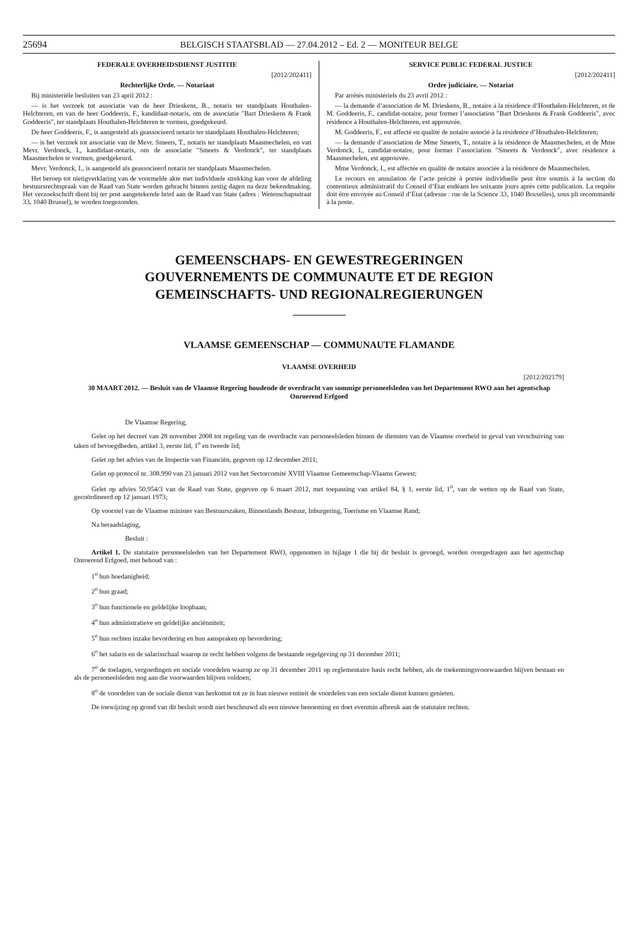25694 BELGISCH STAATSBLAD — 27.04.2012 – Ed. 2 — MONITEUR BELGE
FEDERALE OVERHEIDSDIENST JUSTITIE
[2012/202411]
Rechterlijke Orde. — Notariaat
Bij ministeriële besluiten van 23 april 2012 :
— is het verzoek tot associatie van de heer Drieskens, B., notaris ter standplaats Houthalen-Helchteren, en van de heer Goddeeris, F., kandidaat-notaris, om de associatie ″Bart Drieskens & Frank Goddeeris″, ter standplaats Houthalen-Helchteren te vormen, goedgekeurd.
De heer Goddeeris, F., is aangesteld als geassocieerd notaris ter standplaats Houthalen-Helchteren;
— is het verzoek tot associatie van de Mevr. Smeets, T., notaris ter standplaats Maasmechelen, en van Mevr. Verdonck, I., kandidaat-notaris, om de associatie ″Smeets & Verdonck″, ter standplaats Maasmechelen te vormen, goedgekeurd.
Mevr. Verdonck, I., is aangesteld als geassocieerd notaris ter standplaats Maasmechelen.
Het beroep tot nietigverklaring van de voormelde akte met individuele strekking kan voor de afdeling bestuursrechtspraak van de Raad van State worden gebracht binnen zestig dagen na deze bekendmaking. Het verzoekschrift dient bij ter post aangetekende brief aan de Raad van State (adres : Wetenschapsstraat 33, 1040 Brussel), te worden toegezonden.
SERVICE PUBLIC FEDERAL JUSTICE
[2012/202411]
Ordre judiciaire. — Notariat
Par arrêtés ministériels du 23 avril 2012 :
— la demande d’association de M. Drieskens, B., notaire à la résidence d’Houthalen-Helchteren, et de M. Goddeeris, F., candidat-notaire, pour former l’association ″Bart Drieskens & Frank Goddeeris″, avec résidence à Houthalen-Helchteren, est approuvée.
M. Goddeeris, F., est affecté en qualité de notaire associé à la résidence d’Houthalen-Helchteren;
— la demande d’association de Mme Smeets, T., notaire à la résidence de Maasmechelen, et de Mme Verdonck, I., candidat-notaire, pour former l’association ″Smeets & Verdonck″, avec résidence à Maasmechelen, est approuvée.
Mme Verdonck, I., est affectée en qualité de notaire associée à la résidence de Maasmechelen.
Le recours en annulation de l’acte précité à portée individuelle peut être soumis à la section du contentieux administratif du Conseil d’Etat endéans les soixante jours après cette publication. La requête doit être envoyée au Conseil d’Etat (adresse : rue de la Science 33, 1040 Bruxelles), sous pli recommandé à la poste.
GEMEENSCHAPS- EN GEWESTREGERINGEN
GOUVERNEMENTS DE COMMUNAUTE ET DE REGION
GEMEINSCHAFTS- UND REGIONALREGIERUNGEN
VLAAMSE GEMEENSCHAP — COMMUNAUTE FLAMANDE
VLAAMSE OVERHEID
[2012/202179]
30 MAART 2012. — Besluit van de Vlaamse Regering houdende de overdracht van sommige personeelsleden van het Departement RWO aan het agentschap Onroerend Erfgoed
De Vlaamse Regering,
Gelet op het decreet van 28 november 2008 tot regeling van de overdracht van personeelsleden binnen de diensten van de Vlaamse overheid in geval van verschuiving van taken of bevoegdheden, artikel 3, eerste lid, 1<sup>o</sup> en tweede lid;
Gelet op het advies van de Inspectie van Financiën, gegeven op 12 december 2011;
Gelet op protocol nr. 308.990 van 23 januari 2012 van het Sectorcomité XVIII Vlaamse Gemeenschap-Vlaams Gewest;
Gelet op advies 50.954/3 van de Raad van State, gegeven op 6 maart 2012, met toepassing van artikel 84, § 1, eerste lid, 1<sup>o</sup>, van de wetten op de Raad van State, gecoördineerd op 12 januari 1973;
Op voorstel van de Vlaamse minister van Bestuurszaken, Binnenlands Bestuur, Inburgering, Toerisme en Vlaamse Rand;
Na beraadslaging,
Besluit :
Artikel 1. De statutaire personeelsleden van het Departement RWO, opgenomen in bijlage 1 die bij dit besluit is gevoegd, worden overgedragen aan het agentschap Onroerend Erfgoed, met behoud van :
1<sup>o</sup> hun hoedanigheid;
2<sup>o</sup> hun graad;
3<sup>o</sup> hun functionele en geldelijke loopbaan;
4<sup>o</sup> hun administratieve en geldelijke anciënniteit;
5<sup>o</sup> hun rechten inzake bevordering en hun aanspraken op bevordering;
6<sup>o</sup> het salaris en de salarisschaal waarop ze recht hebben volgens de bestaande regelgeving op 31 december 2011;
7<sup>o</sup> de toelagen, vergoedingen en sociale voordelen waarop ze op 31 december 2011 op reglementaire basis recht hebben, als de toekenningsvoorwaarden blijven bestaan en als de personeelsleden nog aan die voorwaarden blijven voldoen;
8<sup>o</sup> de voordelen van de sociale dienst van herkomst tot ze in hun nieuwe entiteit de voordelen van een sociale dienst kunnen genieten.
De toewijzing op grond van dit besluit wordt niet beschouwd als een nieuwe benoeming en doet evenmin afbreuk aan de statutaire rechten.